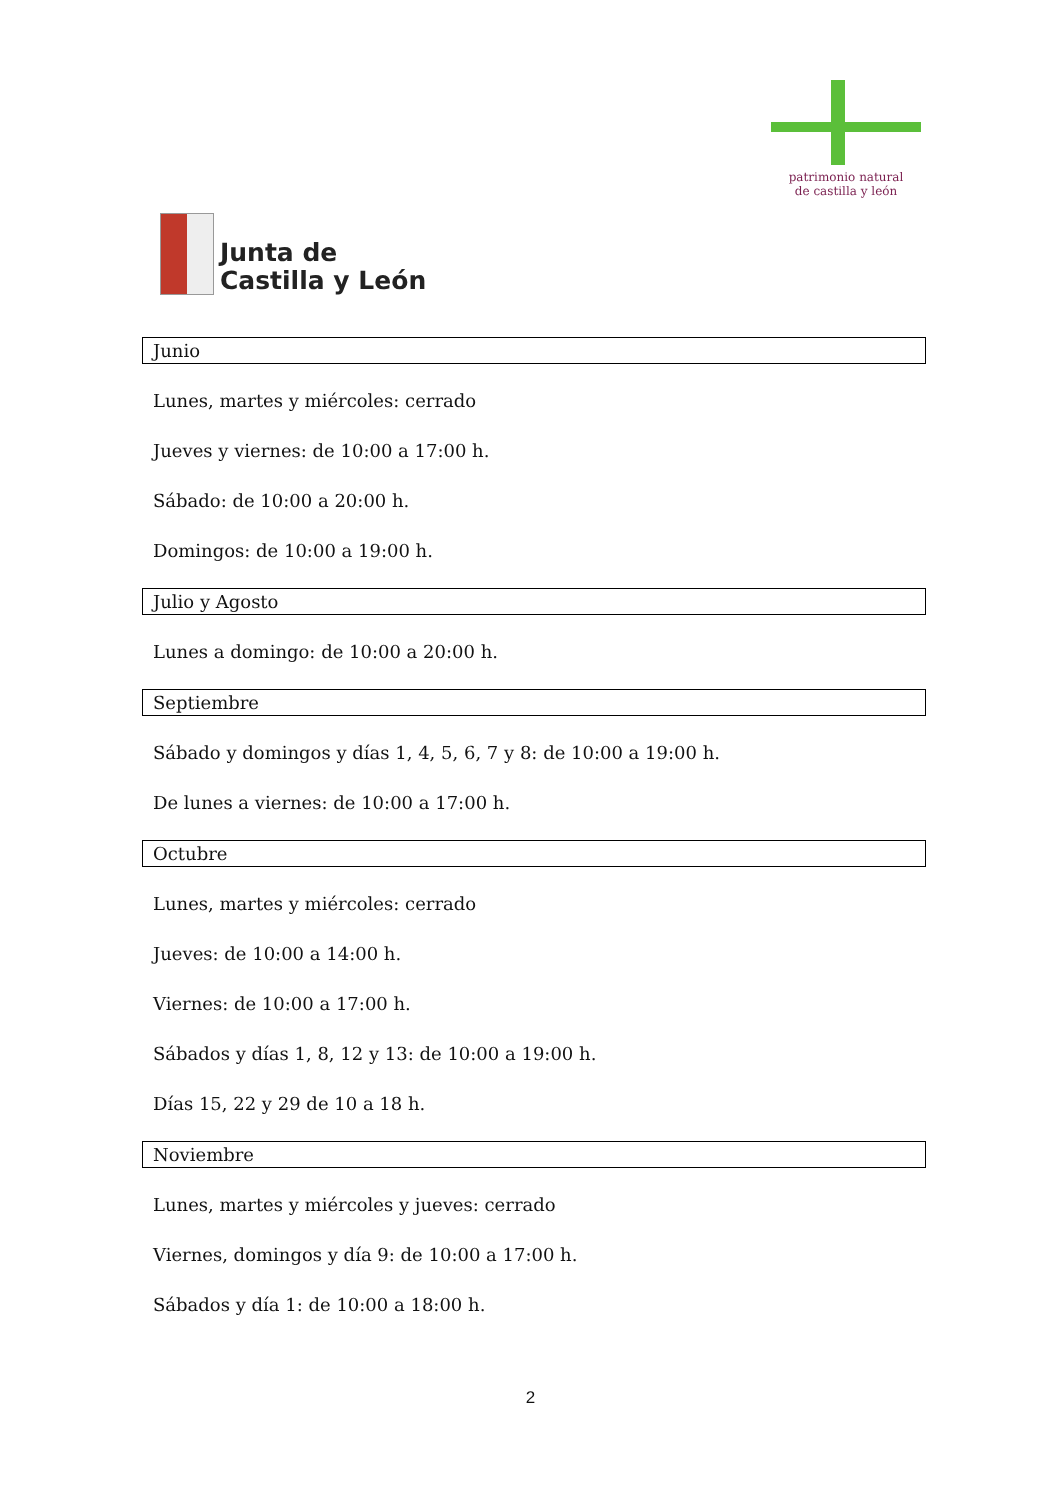Junta de
Castilla y León
patrimonio natural
de castilla y león
Junio
Lunes, martes y miércoles: cerrado
Jueves y viernes: de 10:00 a 17:00 h.
Sábado: de 10:00 a 20:00 h.
Domingos: de 10:00 a 19:00 h.
Julio y Agosto
Lunes a domingo: de 10:00 a 20:00 h.
Septiembre
Sábado y domingos y días 1, 4, 5, 6, 7 y 8: de 10:00 a 19:00 h.
De lunes a viernes: de 10:00 a 17:00 h.
Octubre
Lunes, martes y miércoles: cerrado
Jueves: de 10:00 a 14:00 h.
Viernes: de 10:00 a 17:00 h.
Sábados y días 1, 8, 12 y 13: de 10:00 a 19:00 h.
Días 15, 22 y 29 de 10 a 18 h.
Noviembre
Lunes, martes y miércoles y jueves: cerrado
Viernes, domingos y día 9: de 10:00 a 17:00 h.
Sábados y día 1: de 10:00 a 18:00 h.
2